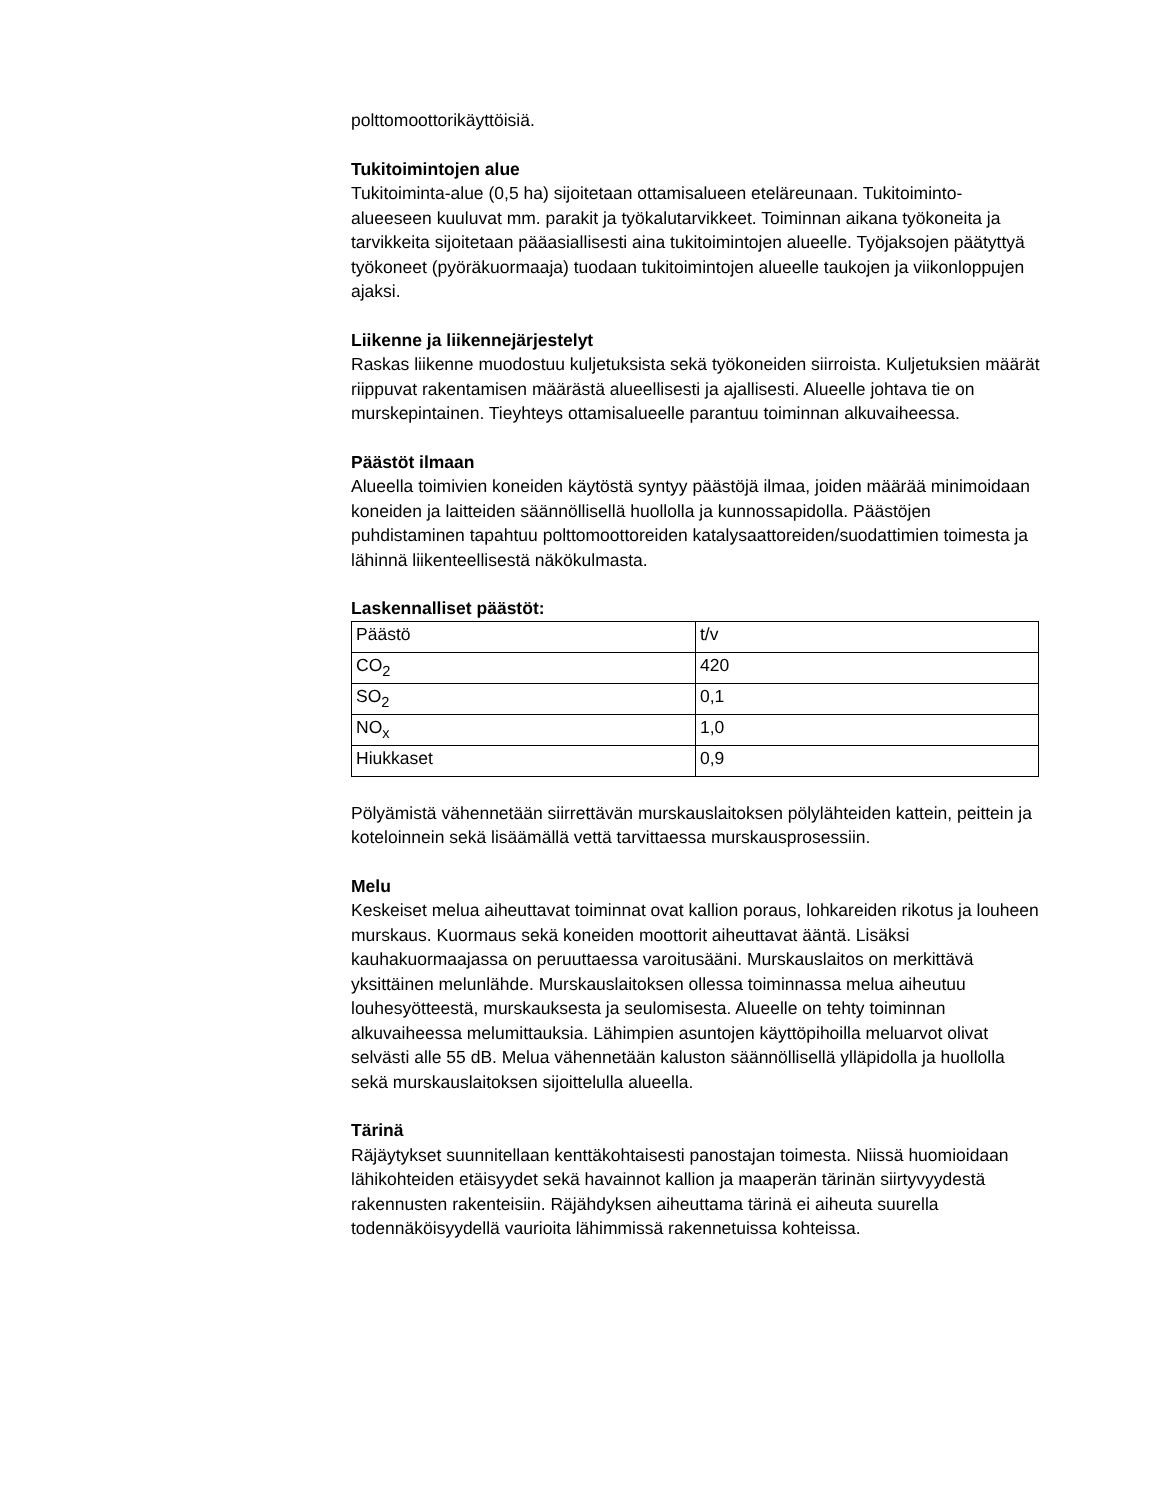polttomoottorikäyttöisiä.
Tukitoimintojen alue
Tukitoiminta-alue (0,5 ha) sijoitetaan ottamisalueen eteläreunaan. Tukitoiminto-alueeseen kuuluvat mm. parakit ja työkalutarvikkeet. Toiminnan aikana työkoneita ja tarvikkeita sijoitetaan pääasiallisesti aina tukitoimintojen alueelle. Työjaksojen päätyttyä työkoneet (pyöräkuormaaja) tuodaan tukitoimintojen alueelle taukojen ja viikonloppujen ajaksi.
Liikenne ja liikennejärjestelyt
Raskas liikenne muodostuu kuljetuksista sekä työkoneiden siirroista. Kuljetuksien määrät riippuvat rakentamisen määrästä alueellisesti ja ajallisesti. Alueelle johtava tie on murskepintainen. Tieyhteys ottamisalueelle parantuu toiminnan alkuvaiheessa.
Päästöt ilmaan
Alueella toimivien koneiden käytöstä syntyy päästöjä ilmaa, joiden määrää minimoidaan koneiden ja laitteiden säännöllisellä huollolla ja kunnossapidolla. Päästöjen puhdistaminen tapahtuu polttomoottoreiden katalysaattoreiden/suodattimien toimesta ja lähinnä liikenteellisestä näkökulmasta.
Laskennalliset päästöt:
| Päästö | t/v |
| CO<sub>2</sub> | 420 |
| SO<sub>2</sub> | 0,1 |
| NO<sub>x</sub> | 1,0 |
| Hiukkaset | 0,9 |
Pölyämistä vähennetään siirrettävän murskauslaitoksen pölylähteiden kattein, peittein ja koteloinnein sekä lisäämällä vettä tarvittaessa murskausprosessiin.
Melu
Keskeiset melua aiheuttavat toiminnat ovat kallion poraus, lohkareiden rikotus ja louheen murskaus. Kuormaus sekä koneiden moottorit aiheuttavat ääntä. Lisäksi kauhakuormaajassa on peruuttaessa varoitusääni. Murskauslaitos on merkittävä yksittäinen melunlähde. Murskauslaitoksen ollessa toiminnassa melua aiheutuu louhesyötteestä, murskauksesta ja seulomisesta. Alueelle on tehty toiminnan alkuvaiheessa melumittauksia. Lähimpien asuntojen käyttöpihoilla meluarvot olivat selvästi alle 55 dB. Melua vähennetään kaluston säännöllisellä ylläpidolla ja huollolla sekä murskauslaitoksen sijoittelulla alueella.
Tärinä
Räjäytykset suunnitellaan kenttäkohtaisesti panostajan toimesta. Niissä huomioidaan lähikohteiden etäisyydet sekä havainnot kallion ja maaperän tärinän siirtyvyydestä rakennusten rakenteisiin. Räjähdyksen aiheuttama tärinä ei aiheuta suurella todennäköisyydellä vaurioita lähimmissä rakennetuissa kohteissa.